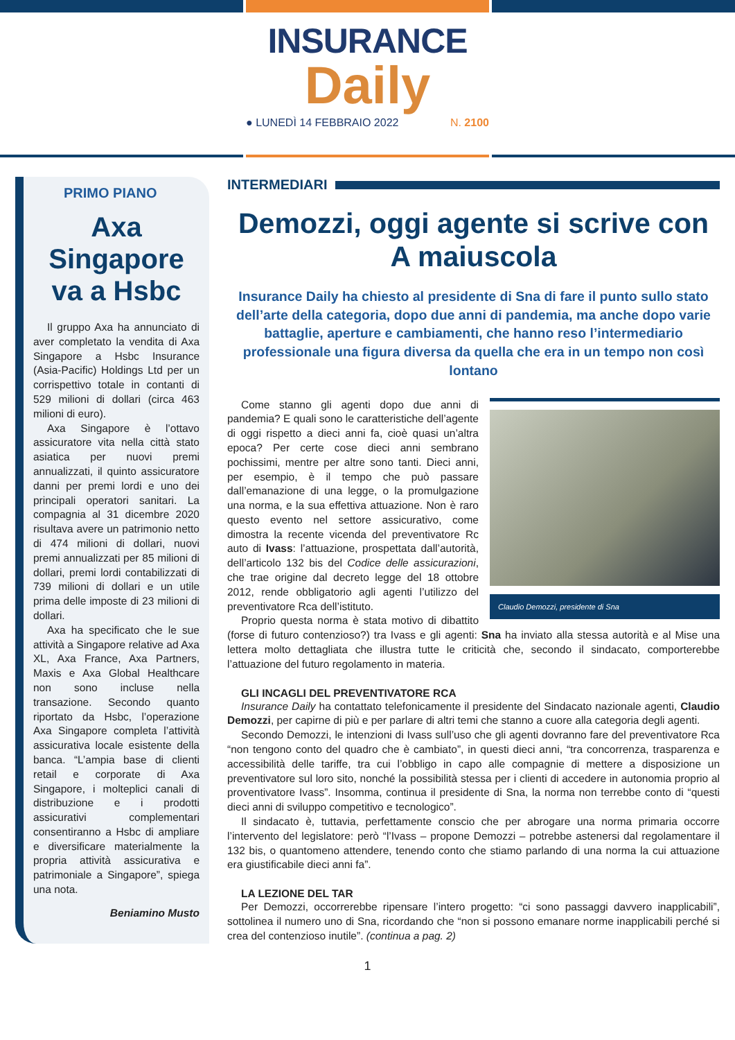INSURANCE
Daily
● LUNEDÌ 14 FEBBRAIO 2022 N. 2100
PRIMO PIANO
Axa Singapore va a Hsbc
Il gruppo Axa ha annunciato di aver completato la vendita di Axa Singapore a Hsbc Insurance (Asia-Pacific) Holdings Ltd per un corrispettivo totale in contanti di 529 milioni di dollari (circa 463 milioni di euro).
Axa Singapore è l’ottavo assicuratore vita nella città stato asiatica per nuovi premi annualizzati, il quinto assicuratore danni per premi lordi e uno dei principali operatori sanitari. La compagnia al 31 dicembre 2020 risultava avere un patrimonio netto di 474 milioni di dollari, nuovi premi annualizzati per 85 milioni di dollari, premi lordi contabilizzati di 739 milioni di dollari e un utile prima delle imposte di 23 milioni di dollari.
Axa ha specificato che le sue attività a Singapore relative ad Axa XL, Axa France, Axa Partners, Maxis e Axa Global Healthcare non sono incluse nella transazione. Secondo quanto riportato da Hsbc, l’operazione Axa Singapore completa l’attività assicurativa locale esistente della banca. “L’ampia base di clienti retail e corporate di Axa Singapore, i molteplici canali di distribuzione e i prodotti assicurativi complementari consentiranno a Hsbc di ampliare e diversificare materialmente la propria attività assicurativa e patrimoniale a Singapore”, spiega una nota.
Beniamino Musto
INTERMEDIARI
Demozzi, oggi agente si scrive con A maiuscola
Insurance Daily ha chiesto al presidente di Sna di fare il punto sullo stato dell’arte della categoria, dopo due anni di pandemia, ma anche dopo varie battaglie, aperture e cambiamenti, che hanno reso l’intermediario professionale una figura diversa da quella che era in un tempo non così lontano
Claudio Demozzi, presidente di Sna
Come stanno gli agenti dopo due anni di pandemia? E quali sono le caratteristiche dell’agente di oggi rispetto a dieci anni fa, cioè quasi un’altra epoca? Per certe cose dieci anni sembrano pochissimi, mentre per altre sono tanti. Dieci anni, per esempio, è il tempo che può passare dall’emanazione di una legge, o la promulgazione una norma, e la sua effettiva attuazione. Non è raro questo evento nel settore assicurativo, come dimostra la recente vicenda del preventivatore Rc auto di Ivass: l’attuazione, prospettata dall’autorità, dell’articolo 132 bis del Codice delle assicurazioni, che trae origine dal decreto legge del 18 ottobre 2012, rende obbligatorio agli agenti l’utilizzo del preventivatore Rca dell’istituto.
Proprio questa norma è stata motivo di dibattito (forse di futuro contenzioso?) tra Ivass e gli agenti: Sna ha inviato alla stessa autorità e al Mise una lettera molto dettagliata che illustra tutte le criticità che, secondo il sindacato, comporterebbe l’attuazione del futuro regolamento in materia.
GLI INCAGLI DEL PREVENTIVATORE RCA
Insurance Daily ha contattato telefonicamente il presidente del Sindacato nazionale agenti, Claudio Demozzi, per capirne di più e per parlare di altri temi che stanno a cuore alla categoria degli agenti.
Secondo Demozzi, le intenzioni di Ivass sull’uso che gli agenti dovranno fare del preventivatore Rca “non tengono conto del quadro che è cambiato”, in questi dieci anni, “tra concorrenza, trasparenza e accessibilità delle tariffe, tra cui l’obbligo in capo alle compagnie di mettere a disposizione un preventivatore sul loro sito, nonché la possibilità stessa per i clienti di accedere in autonomia proprio al proventivatore Ivass”. Insomma, continua il presidente di Sna, la norma non terrebbe conto di “questi dieci anni di sviluppo competitivo e tecnologico”.
Il sindacato è, tuttavia, perfettamente conscio che per abrogare una norma primaria occorre l’intervento del legislatore: però “l’Ivass – propone Demozzi – potrebbe astenersi dal regolamentare il 132 bis, o quantomeno attendere, tenendo conto che stiamo parlando di una norma la cui attuazione era giustificabile dieci anni fa”.
LA LEZIONE DEL TAR
Per Demozzi, occorrerebbe ripensare l’intero progetto: “ci sono passaggi davvero inapplicabili”, sottolinea il numero uno di Sna, ricordando che “non si possono emanare norme inapplicabili perché si crea del contenzioso inutile”. (continua a pag. 2)
1